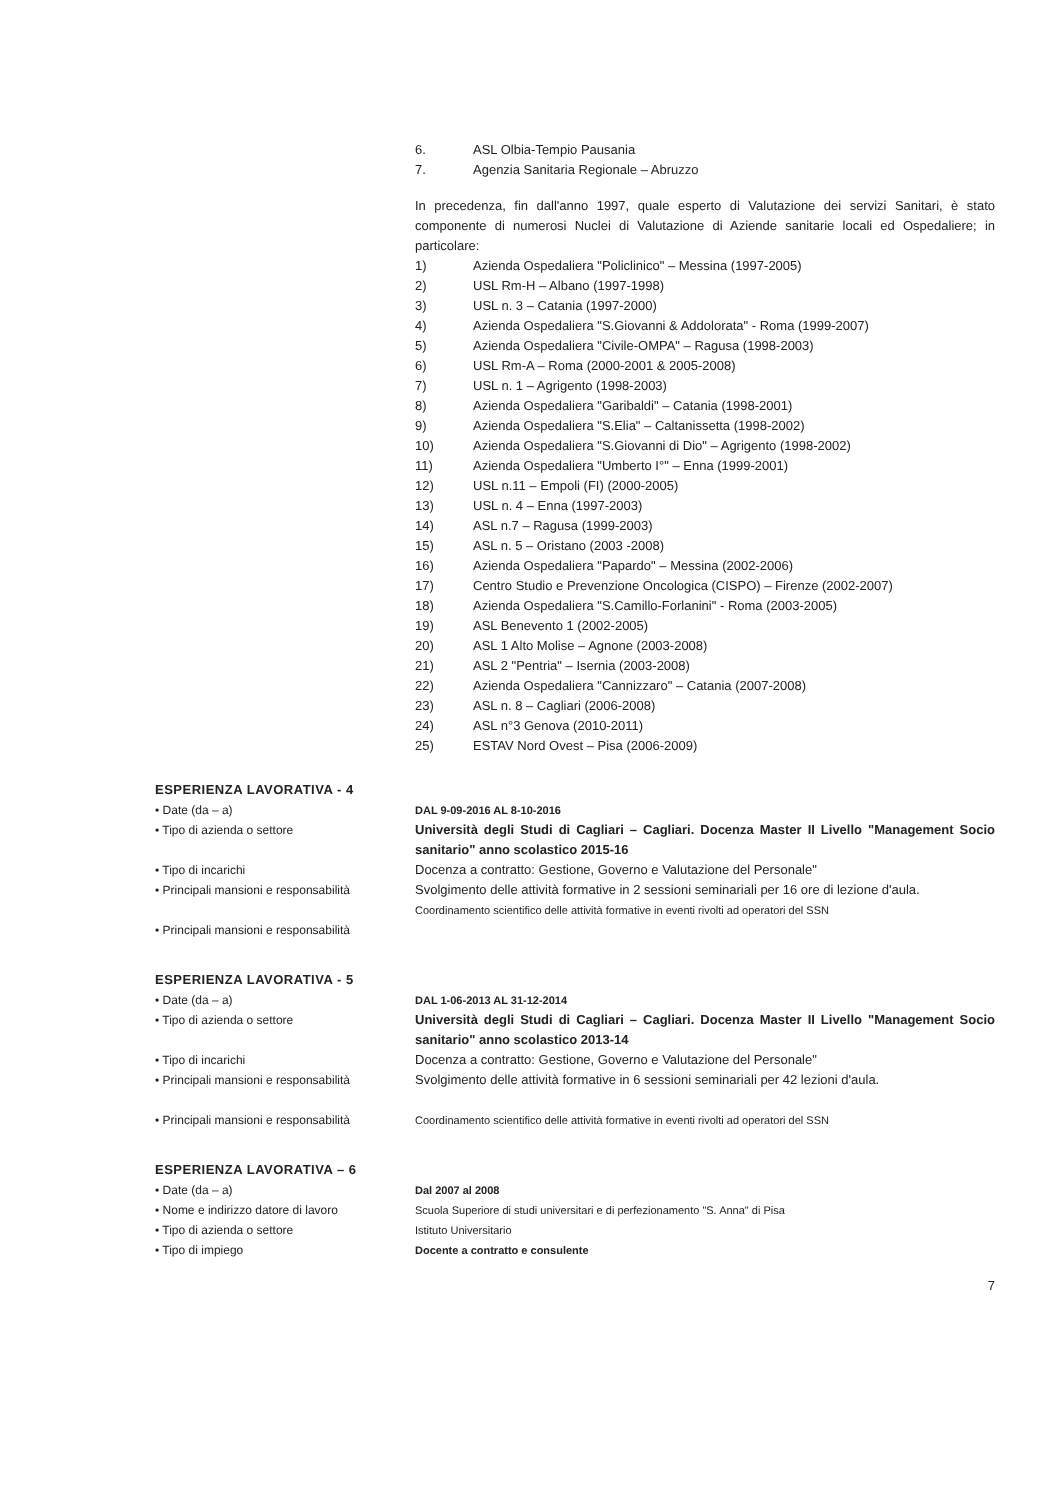6. ASL Olbia-Tempio Pausania
7. Agenzia Sanitaria Regionale – Abruzzo
In precedenza, fin dall'anno 1997, quale esperto di Valutazione dei servizi Sanitari, è stato componente di numerosi Nuclei di Valutazione di Aziende sanitarie locali ed Ospedaliere; in particolare:
1) Azienda Ospedaliera "Policlinico" – Messina (1997-2005)
2) USL Rm-H – Albano (1997-1998)
3) USL n. 3 – Catania (1997-2000)
4) Azienda Ospedaliera "S.Giovanni & Addolorata" - Roma (1999-2007)
5) Azienda Ospedaliera "Civile-OMPA" – Ragusa (1998-2003)
6) USL Rm-A – Roma (2000-2001 & 2005-2008)
7) USL n. 1 – Agrigento (1998-2003)
8) Azienda Ospedaliera "Garibaldi" – Catania (1998-2001)
9) Azienda Ospedaliera "S.Elia" – Caltanissetta (1998-2002)
10) Azienda Ospedaliera "S.Giovanni di Dio" – Agrigento (1998-2002)
11) Azienda Ospedaliera "Umberto I°" – Enna (1999-2001)
12) USL n.11 – Empoli (FI) (2000-2005)
13) USL n. 4 – Enna (1997-2003)
14) ASL n.7 – Ragusa (1999-2003)
15) ASL n. 5 – Oristano (2003 -2008)
16) Azienda Ospedaliera "Papardo" – Messina (2002-2006)
17) Centro Studio e Prevenzione Oncologica (CISPO) – Firenze (2002-2007)
18) Azienda Ospedaliera "S.Camillo-Forlanini" - Roma (2003-2005)
19) ASL Benevento 1 (2002-2005)
20) ASL 1 Alto Molise – Agnone (2003-2008)
21) ASL 2 "Pentria" – Isernia (2003-2008)
22) Azienda Ospedaliera "Cannizzaro" – Catania (2007-2008)
23) ASL n. 8 – Cagliari (2006-2008)
24) ASL n°3 Genova (2010-2011)
25) ESTAV Nord Ovest – Pisa (2006-2009)
ESPERIENZA LAVORATIVA - 4
• Date (da – a)
• Tipo di azienda o settore
• Tipo di incarichi
• Principali mansioni e responsabilità
• Principali mansioni e responsabilità
DAL 9-09-2016 AL 8-10-2016
Università degli Studi di Cagliari – Cagliari. Docenza Master II Livello "Management Socio sanitario" anno scolastico 2015-16
Docenza a contratto: Gestione, Governo e Valutazione del Personale"
Svolgimento delle attività formative in 2 sessioni seminariali per 16 ore di lezione d'aula.
Coordinamento scientifico delle attività formative in eventi rivolti ad operatori del SSN
ESPERIENZA LAVORATIVA - 5
• Date (da – a)
• Tipo di azienda o settore
• Tipo di incarichi
• Principali mansioni e responsabilità
• Principali mansioni e responsabilità
DAL 1-06-2013 AL 31-12-2014
Università degli Studi di Cagliari – Cagliari. Docenza Master II Livello "Management Socio sanitario" anno scolastico 2013-14
Docenza a contratto: Gestione, Governo e Valutazione del Personale"
Svolgimento delle attività formative in 6 sessioni seminariali per 42 lezioni d'aula.
Coordinamento scientifico delle attività formative in eventi rivolti ad operatori del SSN
ESPERIENZA LAVORATIVA – 6
• Date (da – a)
• Nome e indirizzo datore di lavoro
• Tipo di azienda o settore
• Tipo di impiego
Dal 2007 al 2008
Scuola Superiore di studi universitari e di perfezionamento "S. Anna" di Pisa
Istituto Universitario
Docente a contratto e consulente
7